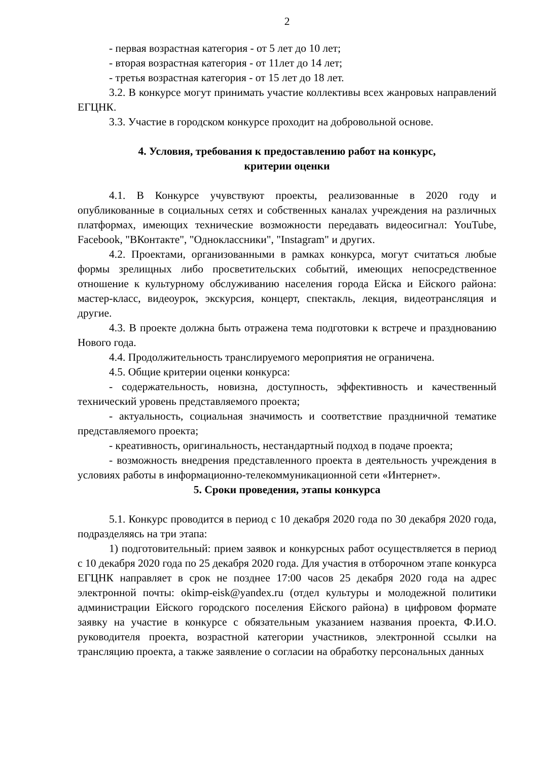2
- первая возрастная категория - от 5 лет до 10 лет;
- вторая возрастная категория - от 11лет до 14 лет;
- третья возрастная категория - от 15 лет до 18 лет.
3.2. В конкурсе могут принимать участие коллективы всех жанровых направлений ЕГЦНК.
3.3. Участие в городском конкурсе проходит на добровольной основе.
4. Условия, требования к предоставлению работ на конкурс,
критерии оценки
4.1. В Конкурсе учувствуют проекты, реализованные в 2020 году и опубликованные в социальных сетях и собственных каналах учреждения на различных платформах, имеющих технические возможности передавать видеосигнал: YouTube, Facebook, "ВКонтакте", "Одноклассники", "Instagram" и других.
4.2. Проектами, организованными в рамках конкурса, могут считаться любые формы зрелищных либо просветительских событий, имеющих непосредственное отношение к культурному обслуживанию населения города Ейска и Ейского района: мастер-класс, видеоурок, экскурсия, концерт, спектакль, лекция, видеотрансляция и другие.
4.3. В проекте должна быть отражена тема подготовки к встрече и празднованию Нового года.
4.4. Продолжительность транслируемого мероприятия не ограничена.
4.5. Общие критерии оценки конкурса:
- содержательность, новизна, доступность, эффективность и качественный технический уровень представляемого проекта;
- актуальность, социальная значимость и соответствие праздничной тематике представляемого проекта;
- креативность, оригинальность, нестандартный подход в подаче проекта;
- возможность внедрения представленного проекта в деятельность учреждения в условиях работы в информационно-телекоммуникационной сети «Интернет».
5. Сроки проведения, этапы конкурса
5.1. Конкурс проводится в период с 10 декабря 2020 года по 30 декабря 2020 года, подразделяясь на три этапа:
1) подготовительный: прием заявок и конкурсных работ осуществляется в период с 10 декабря 2020 года по 25 декабря 2020 года. Для участия в отборочном этапе конкурса ЕГЦНК направляет в срок не позднее 17:00 часов 25 декабря 2020 года на адрес электронной почты: okimp-eisk@yandex.ru (отдел культуры и молодежной политики администрации Ейского городского поселения Ейского района) в цифровом формате заявку на участие в конкурсе с обязательным указанием названия проекта, Ф.И.О. руководителя проекта, возрастной категории участников, электронной ссылки на трансляцию проекта, а также заявление о согласии на обработку персональных данных